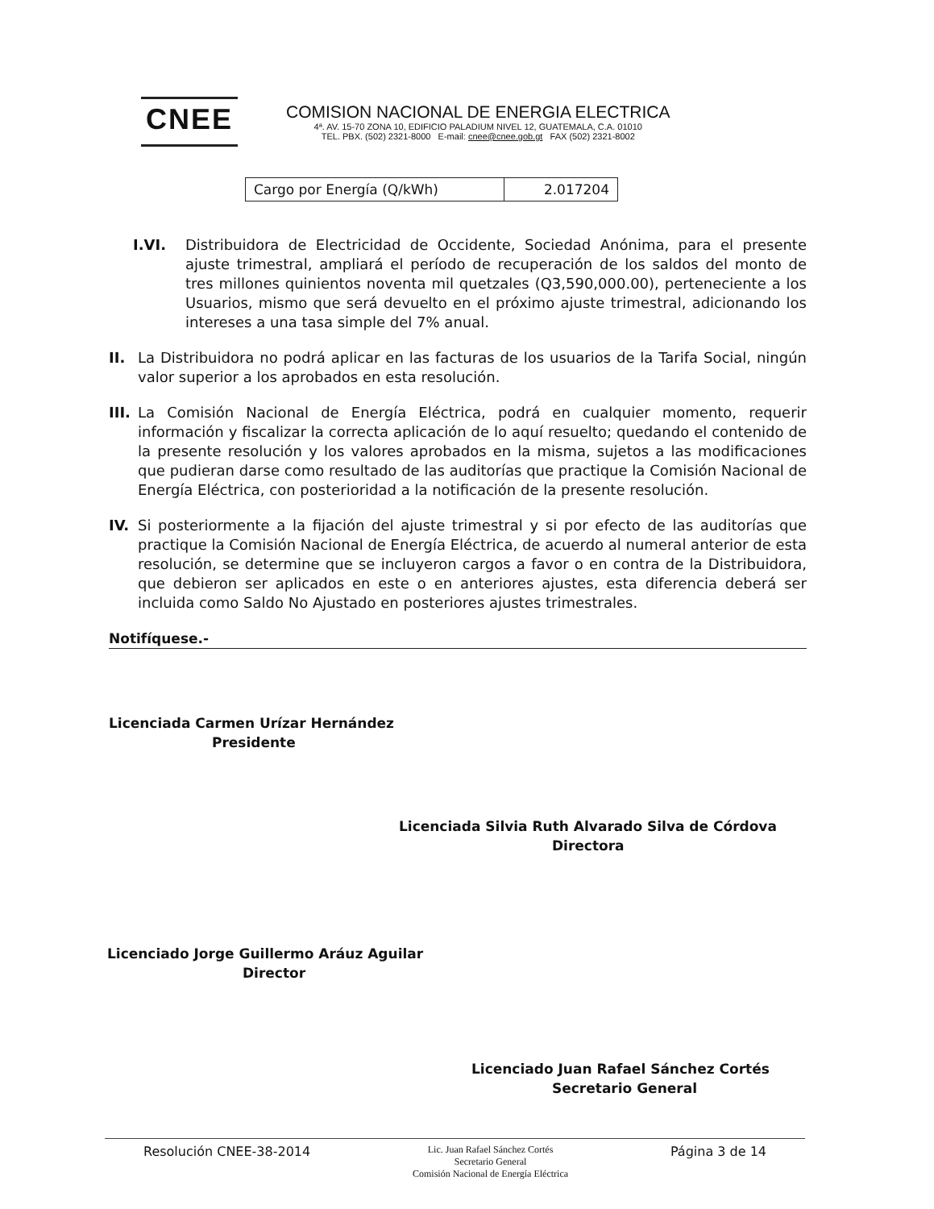CNEE
COMISION NACIONAL DE ENERGIA ELECTRICA
4ª. AV. 15-70 ZONA 10, EDIFICIO PALADIUM NIVEL 12, GUATEMALA, C.A. 01010
TEL. PBX. (502) 2321-8000 E-mail: cnee@cnee.gob.gt FAX (502) 2321-8002
| Cargo por Energía (Q/kWh) | 2.017204 |
I.VI. Distribuidora de Electricidad de Occidente, Sociedad Anónima, para el presente ajuste trimestral, ampliará el período de recuperación de los saldos del monto de tres millones quinientos noventa mil quetzales (Q3,590,000.00), perteneciente a los Usuarios, mismo que será devuelto en el próximo ajuste trimestral, adicionando los intereses a una tasa simple del 7% anual.
II. La Distribuidora no podrá aplicar en las facturas de los usuarios de la Tarifa Social, ningún valor superior a los aprobados en esta resolución.
III. La Comisión Nacional de Energía Eléctrica, podrá en cualquier momento, requerir información y fiscalizar la correcta aplicación de lo aquí resuelto; quedando el contenido de la presente resolución y los valores aprobados en la misma, sujetos a las modificaciones que pudieran darse como resultado de las auditorías que practique la Comisión Nacional de Energía Eléctrica, con posterioridad a la notificación de la presente resolución.
IV. Si posteriormente a la fijación del ajuste trimestral y si por efecto de las auditorías que practique la Comisión Nacional de Energía Eléctrica, de acuerdo al numeral anterior de esta resolución, se determine que se incluyeron cargos a favor o en contra de la Distribuidora, que debieron ser aplicados en este o en anteriores ajustes, esta diferencia deberá ser incluida como Saldo No Ajustado en posteriores ajustes trimestrales.
Notifíquese.-
Licenciada Carmen Urízar Hernández
Presidente
Licenciada Silvia Ruth Alvarado Silva de Córdova
Directora
Licenciado Jorge Guillermo Aráuz Aguilar
Director
Licenciado Juan Rafael Sánchez Cortés
Secretario General
Resolución CNEE-38-2014 Lic. Juan Rafael Sánchez Cortés
Secretario General
Comisión Nacional de Energía Eléctrica Página 3 de 14